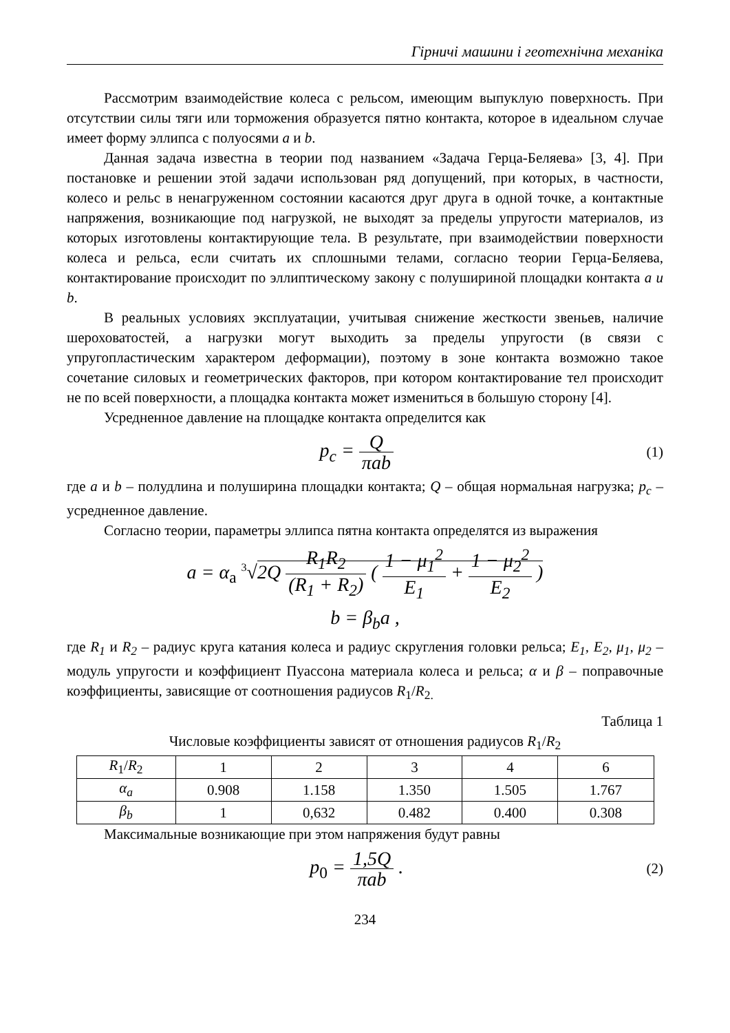Гірничі машини і геотехнічна механіка
Рассмотрим взаимодействие колеса с рельсом, имеющим выпуклую поверхность. При отсутствии силы тяги или торможения образуется пятно контакта, которое в идеальном случае имеет форму эллипса с полуосями a и b.
Данная задача известна в теории под названием «Задача Герца-Беляева» [3, 4]. При постановке и решении этой задачи использован ряд допущений, при которых, в частности, колесо и рельс в ненагруженном состоянии касаются друг друга в одной точке, а контактные напряжения, возникающие под нагрузкой, не выходят за пределы упругости материалов, из которых изготовлены контактирующие тела. В результате, при взаимодействии поверхности колеса и рельса, если считать их сплошными телами, согласно теории Герца-Беляева, контактирование происходит по эллиптическому закону с полушириной площадки контакта a и b.
В реальных условиях эксплуатации, учитывая снижение жесткости звеньев, наличие шероховатостей, а нагрузки могут выходить за пределы упругости (в связи с упругопластическим характером деформации), поэтому в зоне контакта возможно такое сочетание силовых и геометрических факторов, при котором контактирование тел происходит не по всей поверхности, а площадка контакта может измениться в большую сторону [4].
Усредненное давление на площадке контакта определится как
p<sub>c</sub> = Q πab
(1)
где a и b – полудлина и полуширина площадки контакта; Q – общая нормальная нагрузка; p<sub>c</sub> – усредненное давление.
Согласно теории, параметры эллипса пятна контакта определятся из выражения
a = α<sub>a</sub> <sup>3</sup>√2Q R<sub>1</sub>R<sub>2</sub> (R<sub>1</sub> + R<sub>2</sub>) ( 1 − μ<sub>1</sub><sup>2</sup> E<sub>1</sub> + 1 − μ<sub>2</sub><sup>2</sup> E<sub>2</sub> )
b = β<sub>b</sub>a ,
где R<sub>1</sub> и R<sub>2</sub> – радиус круга катания колеса и радиус скругления головки рельса; E<sub>1</sub>, E<sub>2</sub>, μ<sub>1</sub>, μ<sub>2</sub> – модуль упругости и коэффициент Пуассона материала колеса и рельса; α и β – поправочные коэффициенты, зависящие от соотношения радиусов R<sub>1</sub>/R<sub>2.</sub>
Таблица 1
Числовые коэффициенты зависят от отношения радиусов R<sub>1</sub>/R<sub>2</sub>
| R<sub>1</sub>/ R<sub>2</sub> | 1 | 2 | 3 | 4 | 6 |
| α<sub>a</sub> | 0.908 | 1.158 | 1.350 | 1.505 | 1.767 |
| β<sub>b</sub> | 1 | 0,632 | 0.482 | 0.400 | 0.308 |
Максимальные возникающие при этом напряжения будут равны
p<sub>0</sub> = 1,5Q πab .
(2)
234